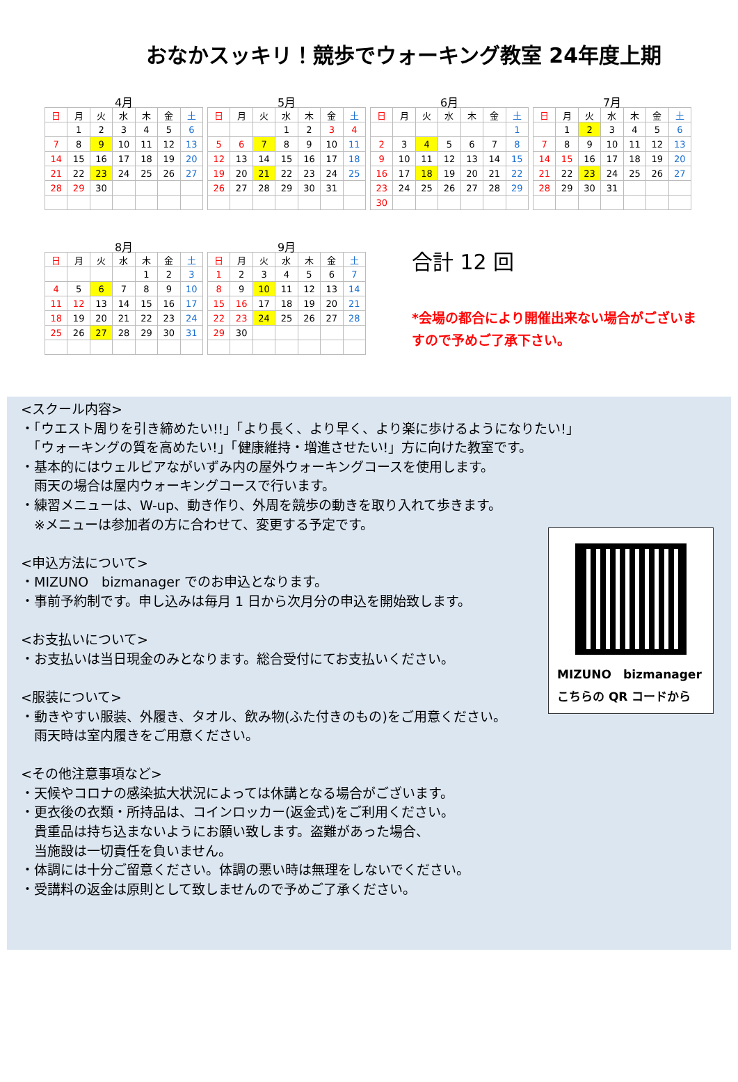おなかスッキリ！競歩でウォーキング教室 24年度上期
4月
| 日 | 月 | 火 | 水 | 木 | 金 | 土 |
| --- | --- | --- | --- | --- | --- | --- |
| | 1 | 2 | 3 | 4 | 5 | 6 |
| 7 | 8 | 9 | 10 | 11 | 12 | 13 |
| 14 | 15 | 16 | 17 | 18 | 19 | 20 |
| 21 | 22 | 23 | 24 | 25 | 26 | 27 |
| 28 | 29 | 30 | | | | |
5月
| 日 | 月 | 火 | 水 | 木 | 金 | 土 |
| --- | --- | --- | --- | --- | --- | --- |
| | | | 1 | 2 | 3 | 4 |
| 5 | 6 | 7 | 8 | 9 | 10 | 11 |
| 12 | 13 | 14 | 15 | 16 | 17 | 18 |
| 19 | 20 | 21 | 22 | 23 | 24 | 25 |
| 26 | 27 | 28 | 29 | 30 | 31 | |
6月
| 日 | 月 | 火 | 水 | 木 | 金 | 土 |
| --- | --- | --- | --- | --- | --- | --- |
| | | | | | | 1 |
| 2 | 3 | 4 | 5 | 6 | 7 | 8 |
| 9 | 10 | 11 | 12 | 13 | 14 | 15 |
| 16 | 17 | 18 | 19 | 20 | 21 | 22 |
| 23 | 24 | 25 | 26 | 27 | 28 | 29 |
| 30 | | | | | | |
7月
| 日 | 月 | 火 | 水 | 木 | 金 | 土 |
| --- | --- | --- | --- | --- | --- | --- |
| | 1 | 2 | 3 | 4 | 5 | 6 |
| 7 | 8 | 9 | 10 | 11 | 12 | 13 |
| 14 | 15 | 16 | 17 | 18 | 19 | 20 |
| 21 | 22 | 23 | 24 | 25 | 26 | 27 |
| 28 | 29 | 30 | 31 | | | |
8月
| 日 | 月 | 火 | 水 | 木 | 金 | 土 |
| --- | --- | --- | --- | --- | --- | --- |
| | | | | 1 | 2 | 3 |
| 4 | 5 | 6 | 7 | 8 | 9 | 10 |
| 11 | 12 | 13 | 14 | 15 | 16 | 17 |
| 18 | 19 | 20 | 21 | 22 | 23 | 24 |
| 25 | 26 | 27 | 28 | 29 | 30 | 31 |
9月
| 日 | 月 | 火 | 水 | 木 | 金 | 土 |
| --- | --- | --- | --- | --- | --- | --- |
| 1 | 2 | 3 | 4 | 5 | 6 | 7 |
| 8 | 9 | 10 | 11 | 12 | 13 | 14 |
| 15 | 16 | 17 | 18 | 19 | 20 | 21 |
| 22 | 23 | 24 | 25 | 26 | 27 | 28 |
| 29 | 30 | | | | | |
合計 12 回
*会場の都合により開催出来ない場合がございますので予めご了承下さい。
<スクール内容>
・「ウエスト周りを引き締めたい!!」「より長く、より早く、より楽に歩けるようになりたい!」
　「ウォーキングの質を高めたい!」「健康維持・増進させたい!」方に向けた教室です。
・基本的にはウェルピアながいずみ内の屋外ウォーキングコースを使用します。
　雨天の場合は屋内ウォーキングコースで行います。
・練習メニューは、W-up、動き作り、外周を競歩の動きを取り入れて歩きます。
　※メニューは参加者の方に合わせて、変更する予定です。
<申込方法について>
・MIZUNO　bizmanager でのお申込となります。
・事前予約制です。申し込みは毎月 1 日から次月分の申込を開始致します。
<お支払いについて>
・お支払いは当日現金のみとなります。総合受付にてお支払いください。
<服装について>
・動きやすい服装、外履き、タオル、飲み物(ふた付きのもの)をご用意ください。
　雨天時は室内履きをご用意ください。
<その他注意事項など>
・天候やコロナの感染拡大状況によっては休講となる場合がございます。
・更衣後の衣類・所持品は、コインロッカー(返金式)をご利用ください。
　貴重品は持ち込まないようにお願い致します。盗難があった場合、
　当施設は一切責任を負いません。
・体調には十分ご留意ください。体調の悪い時は無理をしないでください。
・受講料の返金は原則として致しませんので予めご了承ください。
MIZUNO　bizmanager
こちらの QR コードから